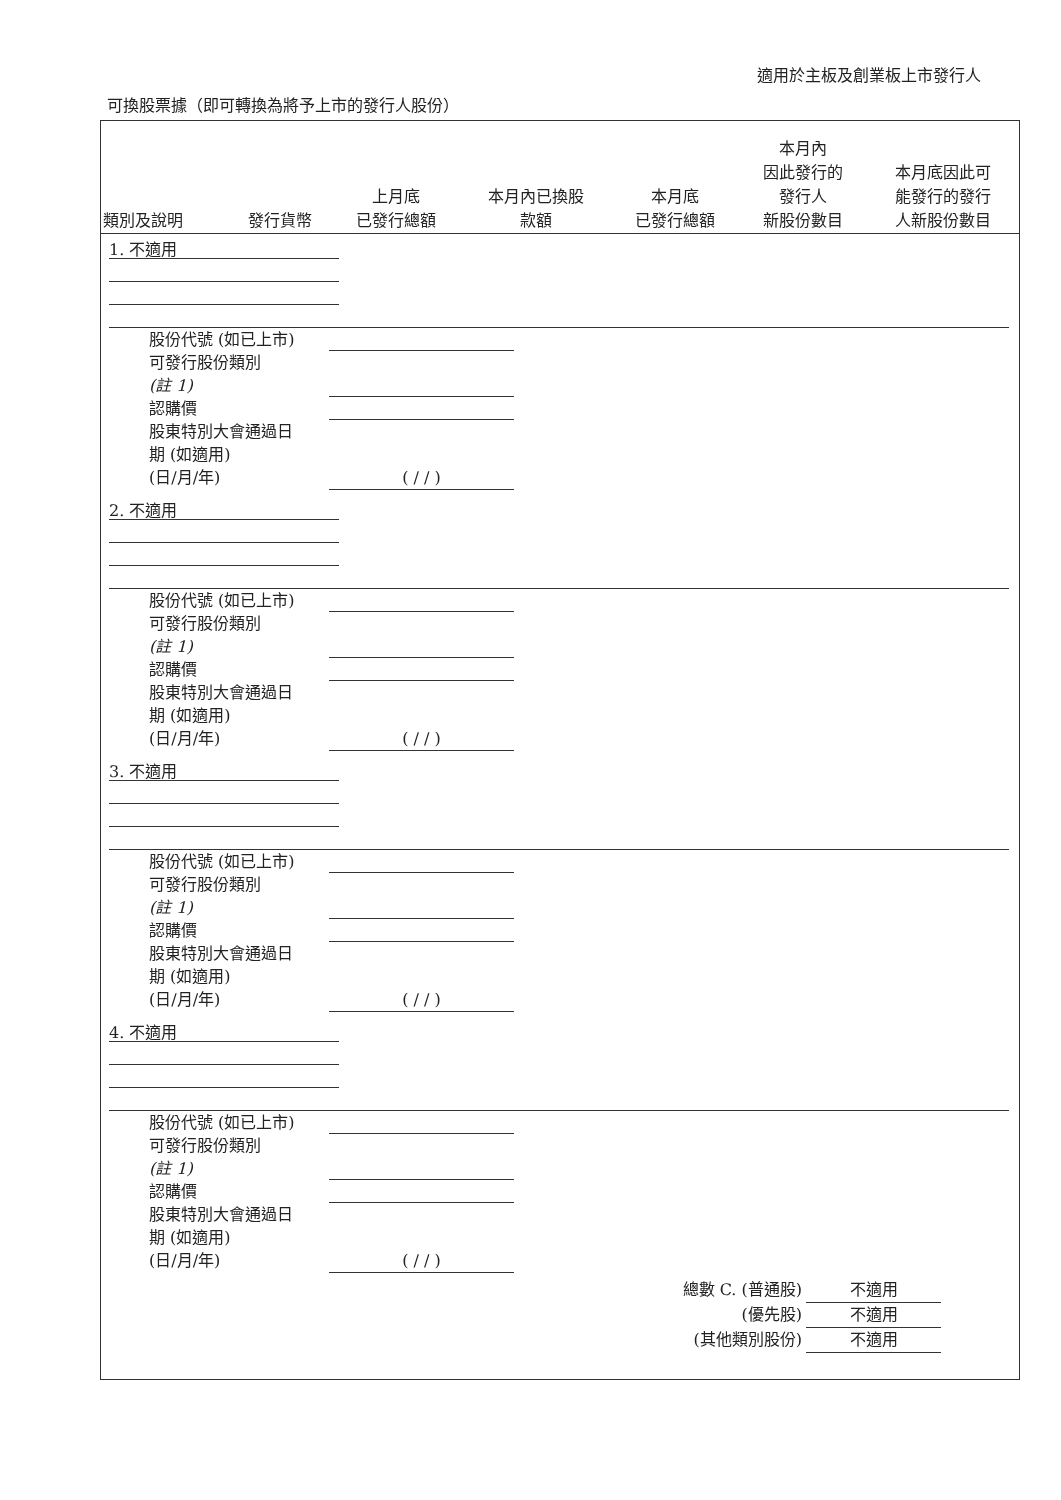適用於主板及創業板上市發行人
可換股票據（即可轉換為將予上市的發行人股份）
| 類別及說明 | 發行貨幣 | 上月底 已發行總額 | 本月內已換股 款額 | 本月底 已發行總額 | 本月內 因此發行的 發行人 新股份數目 | 本月底因此可 能發行的發行 人新股份數目 |
| --- | --- | --- | --- | --- | --- | --- |
1. 不適用
股份代號 (如已上市)
可發行股份類別
(註 1)
認購價
股東特別大會通過日
期 (如適用)
(日/月/年) ( / / )
2. 不適用
股份代號 (如已上市)
可發行股份類別
(註 1)
認購價
股東特別大會通過日
期 (如適用)
(日/月/年) ( / / )
3. 不適用
股份代號 (如已上市)
可發行股份類別
(註 1)
認購價
股東特別大會通過日
期 (如適用)
(日/月/年) ( / / )
4. 不適用
股份代號 (如已上市)
可發行股份類別
(註 1)
認購價
股東特別大會通過日
期 (如適用)
(日/月/年) ( / / )
總數 C. (普通股) 不適用
(優先股) 不適用
(其他類別股份) 不適用